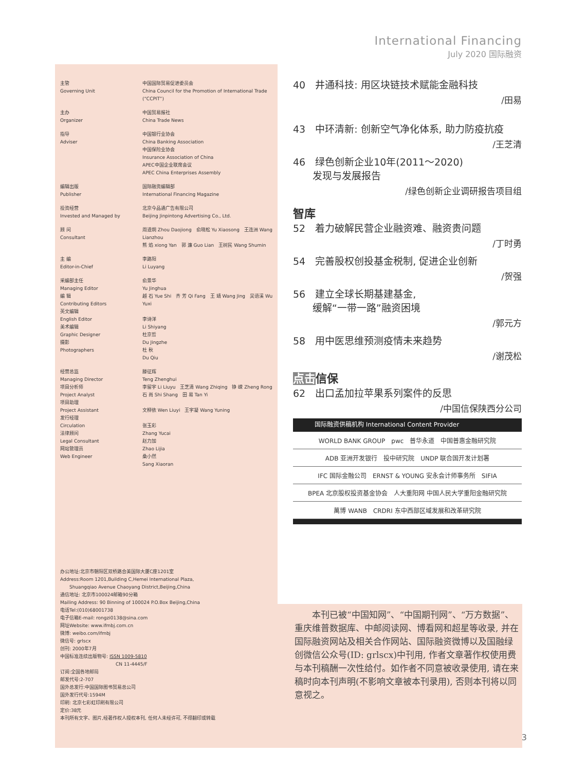International Financing
July 2020 国际融资
| 主管 Governing Unit | 中国国际贸易促进委员会 China Council for the Promotion of International Trade (“CCPIT”) |
| 主办 Organizer | 中国贸易报社 China Trade News |
| 指导 Adviser | 中国银行业协会 China Banking Association 中国保险业协会 Insurance Association of China APEC中国企业联席会议 APEC China Enterprises Assembly |
| 编辑出版 Publisher | 国际融资编辑部 International Financing Magazine |
| 投资经营 Invested and Managed by | 北京今品通广告有限公司 Beijing Jinpintong Advertising Co., Ltd. |
| 顾 问 Consultant | 周道炯 Zhou Daojiong 俞晓松 Yu Xiaosong 王连洲 Wang Lianzhou 熊 焰 xiong Yan 郭 濂 Guo Lian 王树民 Wang Shumin |
| 主 编 Editor-in-Chief | 李路阳 Li Luyang |
| 采编部主任 Managing Editor 编 辑 Contributing Editors 英文编辑 English Editor 美术编辑 Graphic Designer 摄影 Photographers | 俞景华 Yu Jinghua 越 石 Yue Shi 齐 芳 Qi Fang 王 靖 Wang Jing 吴语溪 Wu Yuxi 李诗洋 Li Shiyang 杜京哲 Du Jingzhe 杜 秋 Du Qiu |
| 经营总监 Managing Director 项目分析师 Project Analyst 项目助理 Project Assistant 发行经理 Circulation 法律顾问 Legal Consultant 网站管理员 Web Engineer | 滕征辉 Teng Zhenghui 李留宇 Li Liuyu 王芝清 Wang Zhiqing 铮 嵘 Zheng Rong 石 尚 Shi Shang 田 易 Tan Yi 文柳依 Wen Liuyi 王宇凝 Wang Yuning 张玉彩 Zhang Yucai 赵力加 Zhao Lijia 桑小然 Sang Xiaoran |
办公地址:北京市朝阳区双桥路合美国际大厦C座1201室
Address:Room 1201,Building C,Hemei International Plaza,
　　Shuangqiao Avenue Chaoyang District,Beijing,China
通信地址: 北京市100024邮箱90分箱
Mailing Address: 90 Binning of 100024 P.O.Box Beijing,China
电话Tel:(010)68001738
电子信箱E-mail: rongzi0138@sina.com
网址Website: www.ifmbj.com.cn
微博: weibo.com/ifmbj
微信号: grlscx
创刊: 2000年7月
中国标准连续出版物号: ISSN 1009-5810
　　　　　　　　　　　　CN 11-4445/F
订阅:全国各地邮局
邮发代号:2-707
国外总发行:中国国际图书贸易总公司
国外发行代号:1594M
印刷: 北京七彩虹印刷有限公司
定价:38元
本刊所有文字、图片,经著作权人授权本刊, 任何人未经许可, 不得翻印或转载
40　井通科技: 用区块链技术赋能金融科技
/田易
43　中环清新: 创新空气净化体系, 助力防疫抗疫
/王芝清
46　绿色创新企业10年(2011～2020)
　　发现与发展报告
/绿色创新企业调研报告项目组
智库
52　着力破解民营企业融资难、融资贵问题
/丁时勇
54　完善股权创投基金税制, 促进企业创新
/贺强
56　建立全球长期基建基金,
　　缓解“一带一路”融资困境
/郭元方
58　用中医思维预测疫情未来趋势
/谢茂松
点击信保
62　出口孟加拉苹果系列案件的反思
/中国信保陕西分公司
国际融资供稿机构 International Content Provider
WORLD BANK GROUP　pwc　普华永道　中国普惠金融研究院
ADB 亚洲开发银行　投中研究院　UNDP 联合国开发计划署
IFC 国际金融公司　ERNST & YOUNG 安永会计师事务所　SIFIA
BPEA 北京股权投资基金协会　人大重阳网 中国人民大学重阳金融研究院
萬博 WANB　CRDRI 东中西部区域发展和改革研究院
　　本刊已被“中国知网”、“中国期刊网”、“万方数据”、重庆维普数据库、中邮阅读网、博看网和超星等收录, 并在国际融资网站及相关合作网站、国际融资微博以及国融绿创微信公众号(ID: grlscx)中刊用, 作者文章著作权使用费与本刊稿酬一次性给付。如作者不同意被收录使用, 请在来稿时向本刊声明(不影响文章被本刊录用), 否则本刊将以同意视之。
3